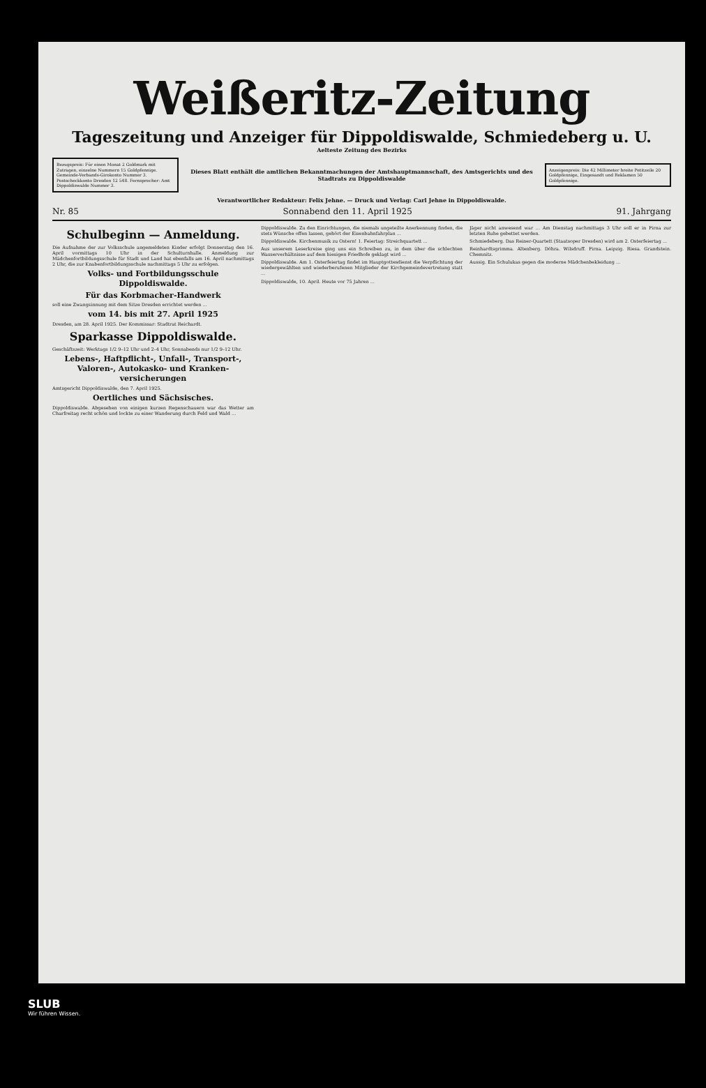Weißeritz-Zeitung
Tageszeitung und Anzeiger für Dippoldiswalde, Schmiedeberg u. U.
Aelteste Zeitung des Bezirks
Bezugspreis: Für einen Monat 2 Goldmark mit Zutragen, einzelne Nummern 15 Goldpfennige. Gemeinde-Verbands-Girokonto Nummer 3. Postscheckkonto Dresden 12 548. Fernsprecher: Amt Dippoldiswalde Nummer 3.
Dieses Blatt enthält die amtlichen Bekanntmachungen der Amtshauptmannschaft, des Amtsgerichts und des Stadtrats zu Dippoldiswalde
Anzeigenpreis: Die 42 Millimeter breite Petitzeile 20 Goldpfennige, Eingesandt und Reklamen 50 Goldpfennige.
Verantwortlicher Redakteur: Felix Jehne. — Druck und Verlag: Carl Jehne in Dippoldiswalde.
Nr. 85 Sonnabend den 11. April 1925 91. Jahrgang
Schulbeginn — Anmeldung.
Die Aufnahme der zur Volksschule angemeldeten Kinder erfolgt Donnerstag den 16. April vormittags 10 Uhr in der Schulturnhalle. Anmeldung zur Mädchenfortbildungsschule für Stadt und Land hat ebenfalls am 16. April nachmittags 2 Uhr, die zur Knabenfortbildungsschule nachmittags 5 Uhr zu erfolgen.
Volks- und Fortbildungsschule Dippoldiswalde.
Für das Korbmacher-Handwerk
soll eine Zwangsinnung mit dem Sitze Dresden errichtet werden ...
vom 14. bis mit 27. April 1925
Dresden, am 28. April 1925. Der Kommissar: Stadtrat Reichardt.
Sparkasse Dippoldiswalde.
Geschäftszeit: Werktags 1/2 9–12 Uhr und 2–4 Uhr, Sonnabends nur 1/2 9–12 Uhr.
Lebens-, Haftpflicht-, Unfall-, Transport-, Valoren-, Autokasko- und Kranken-versicherungen
Amtsgericht Dippoldiswalde, den 7. April 1925.
Oertliches und Sächsisches.
Dippoldiswalde. Abgesehen von einigen kurzen Regenschauern war das Wetter am Charfreitag recht schön und lockte zu einer Wanderung durch Feld und Wald ...
Dippoldiswalde. Zu den Einrichtungen, die niemals ungeteilte Anerkennung finden, die stets Wünsche offen lassen, gehört der Eisenbahnfahrplan ...
Dippoldiswalde. Kirchenmusik zu Ostern! 1. Feiertag: Streichquartett ...
Aus unserem Leserkreise ging uns ein Schreiben zu, in dem über die schlechten Wasserverhältnisse auf dem hiesigen Friedhofe geklagt wird ...
Dippoldiswalde. Am 1. Osterfeiertag findet im Hauptgottesdienst die Verpflichtung der wiedergewählten und wiederberufenen Mitglieder der Kirchgemeindevertretung statt ...
Dippoldiswalde, 10. April. Heute vor 75 Jahren ...
Jäger nicht anwesend war ... Am Dienstag nachmittags 3 Uhr soll er in Pirna zur letzten Ruhe gebettet werden.
Schmiedeberg. Das Reiner-Quartett (Staatsoper Dresden) wird am 2. Osterfeiertag ...
Reinhardtsgrimma. Altenberg. Döhra. Wilsdruff. Pirna. Leipzig. Riesa. Grandstein. Chemnitz.
Aussig. Ein Schulukas gegen die moderne Mädchenbekleidung ...
SLUB
Wir führen Wissen.